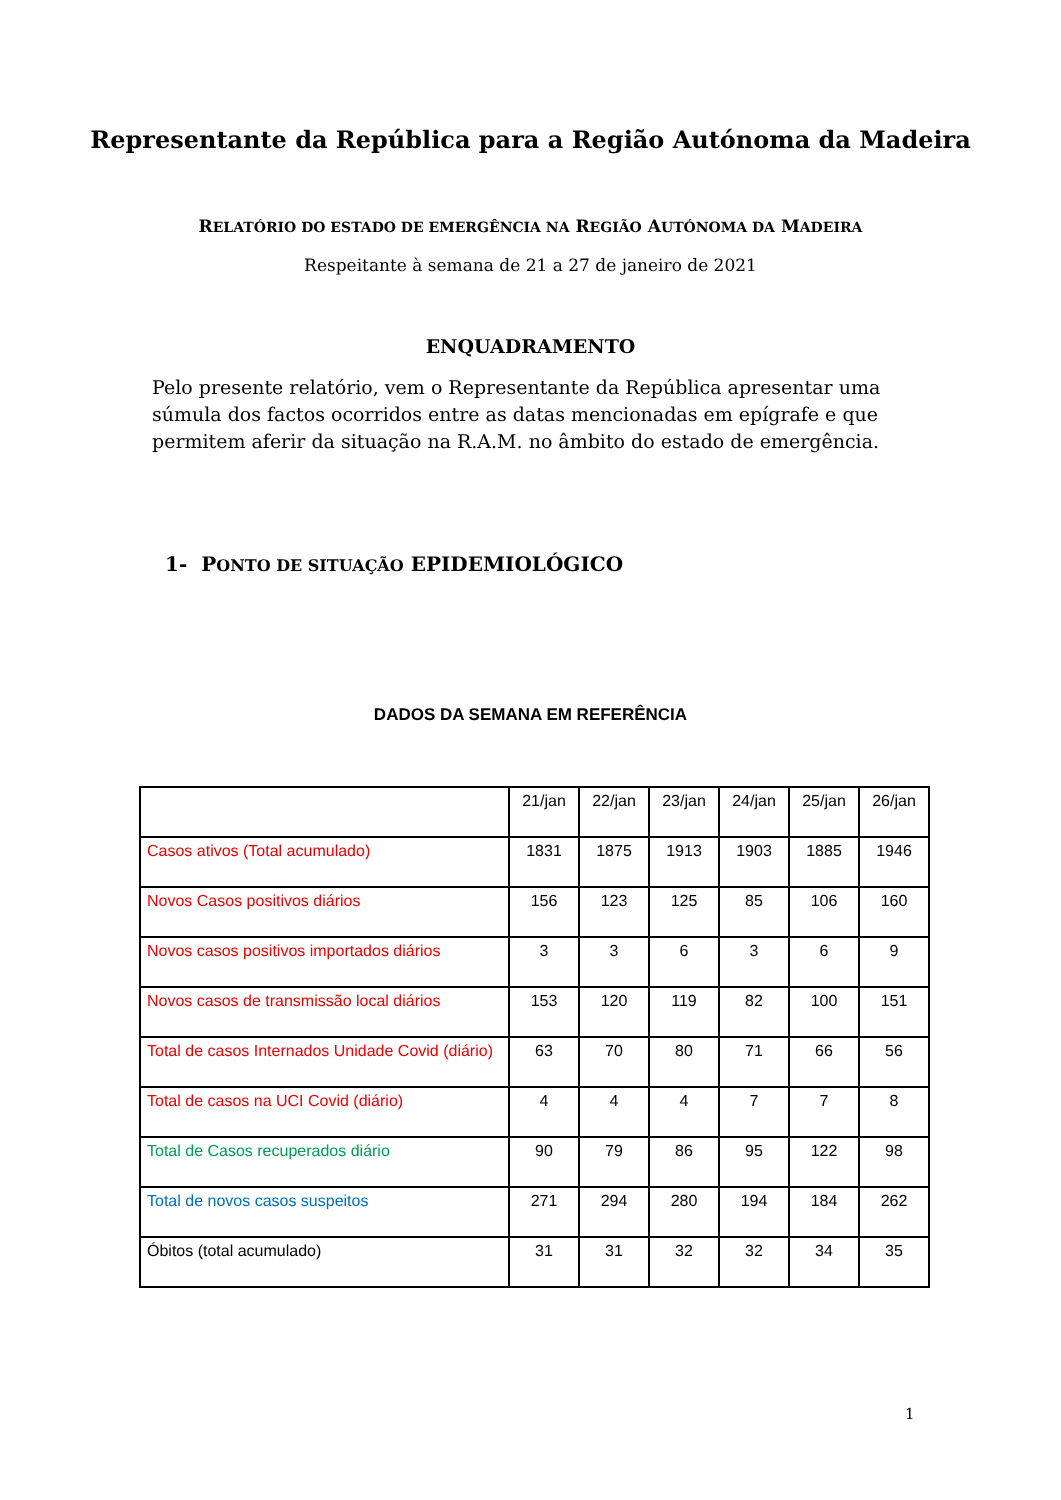Representante da República para a Região Autónoma da Madeira
RELATÓRIO DO ESTADO DE EMERGÊNCIA NA REGIÃO AUTÓNOMA DA MADEIRA
Respeitante à semana de 21 a 27 de janeiro de 2021
ENQUADRAMENTO
Pelo presente relatório, vem o Representante da República apresentar uma súmula dos factos ocorridos entre as datas mencionadas em epígrafe e que permitem aferir da situação na R.A.M. no âmbito do estado de emergência.
1- PONTO DE SITUAÇÃO EPIDEMIOLÓGICO
DADOS DA SEMANA EM REFERÊNCIA
| | 21/jan | 22/jan | 23/jan | 24/jan | 25/jan | 26/jan |
| --- | --- | --- | --- | --- | --- | --- |
| Casos ativos (Total acumulado) | 1831 | 1875 | 1913 | 1903 | 1885 | 1946 |
| Novos Casos positivos diários | 156 | 123 | 125 | 85 | 106 | 160 |
| Novos casos positivos importados diários | 3 | 3 | 6 | 3 | 6 | 9 |
| Novos casos de transmissão local diários | 153 | 120 | 119 | 82 | 100 | 151 |
| Total de casos Internados Unidade Covid (diário) | 63 | 70 | 80 | 71 | 66 | 56 |
| Total de casos na UCI Covid (diário) | 4 | 4 | 4 | 7 | 7 | 8 |
| Total de Casos recuperados diário | 90 | 79 | 86 | 95 | 122 | 98 |
| Total de novos casos suspeitos | 271 | 294 | 280 | 194 | 184 | 262 |
| Óbitos (total acumulado) | 31 | 31 | 32 | 32 | 34 | 35 |
1